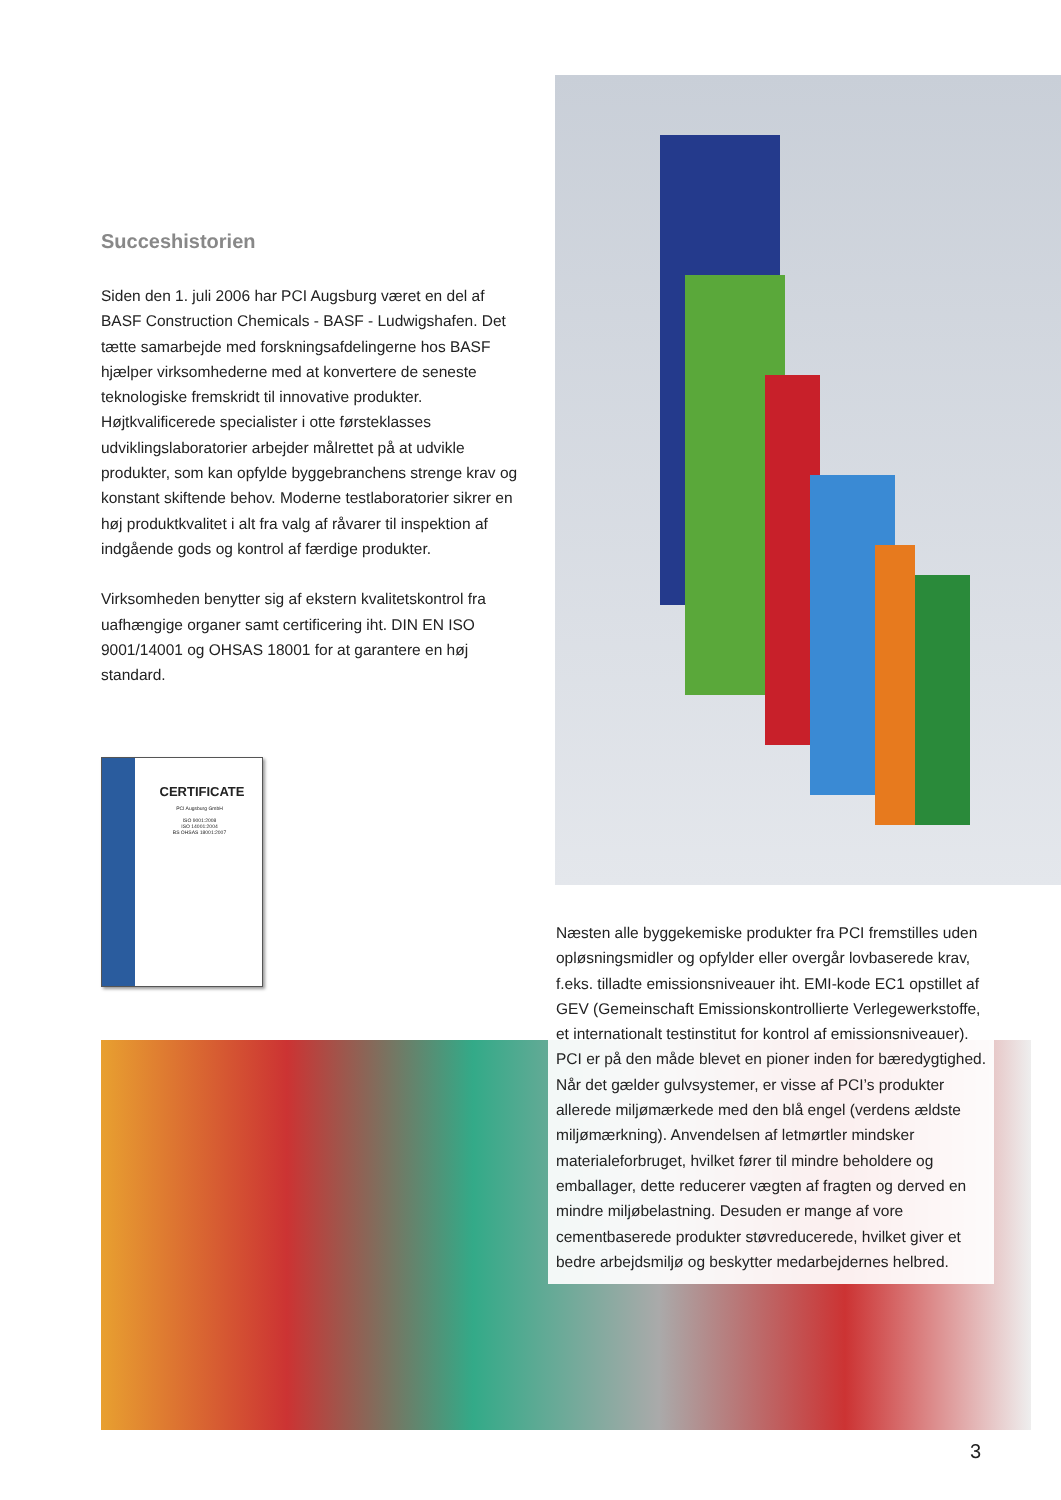Succeshistorien
Siden den 1. juli 2006 har PCI Augsburg været en del af BASF Construction Chemicals - BASF - Ludwigshafen. Det tætte samarbejde med forskningsafdelingerne hos BASF hjælper virksomhederne med at konvertere de seneste teknologiske fremskridt til innovative produkter. Højtkvalificerede specialister i otte førsteklasses udviklingslaboratorier arbejder målrettet på at udvikle produkter, som kan opfylde byggebranchens strenge krav og konstant skiftende behov. Moderne testlaboratorier sikrer en høj produktkvalitet i alt fra valg af råvarer til inspektion af indgående gods og kontrol af færdige produkter.
Virksomheden benytter sig af ekstern kvalitetskontrol fra uafhængige organer samt certificering iht. DIN EN ISO 9001/14001 og OHSAS 18001 for at garantere en høj standard.
CERTIFICATE
PCI Augsburg GmbH
ISO 9001:2008
ISO 14001:2004
BS OHSAS 18001:2007
Næsten alle byggekemiske produkter fra PCI fremstilles uden opløsningsmidler og opfylder eller overgår lovbaserede krav, f.eks. tilladte emissionsniveauer iht. EMI-kode EC1 opstillet af GEV (Gemeinschaft Emissionskontrollierte Verlegewerkstoffe, et internationalt testinstitut for kontrol af emissionsniveauer). PCI er på den måde blevet en pioner inden for bæredygtighed. Når det gælder gulvsystemer, er visse af PCI’s produkter allerede miljømærkede med den blå engel (verdens ældste miljømærkning). Anvendelsen af letmørtler mindsker materialeforbruget, hvilket fører til mindre beholdere og emballager, dette reducerer vægten af fragten og derved en mindre miljøbelastning. Desuden er mange af vore cementbaserede produkter støvreducerede, hvilket giver et bedre arbejdsmiljø og beskytter medarbejdernes helbred.
3